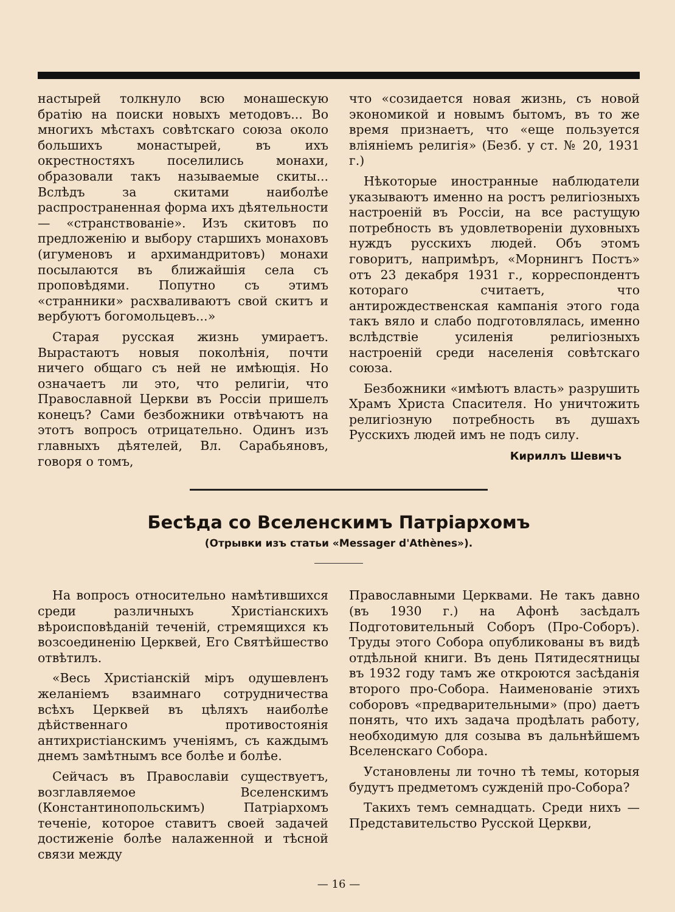настырей толкнуло всю монашескую братію на поиски новыхъ методовъ... Во многихъ мѣстахъ совѣтскаго союза около большихъ монастырей, въ ихъ окрестностяхъ поселились монахи, образовали такъ называемые скиты... Вслѣдъ за скитами наиболѣе распространенная форма ихъ дѣятельности — «странствованіе». Изъ скитовъ по предложенію и выбору старшихъ монаховъ (игуменовъ и архимандритовъ) монахи посылаются въ ближайшія села съ проповѣдями. Попутно съ этимъ «странники» расхваливаютъ свой скитъ и вербуютъ богомольцевъ...»
Старая русская жизнь умираетъ. Вырастаютъ новыя поколѣнія, почти ничего общаго съ ней не имѣющія. Но означаетъ ли это, что религіи, что Православной Церкви въ Россіи пришелъ конецъ? Сами безбожники отвѣчаютъ на этотъ вопросъ отрицательно. Одинъ изъ главныхъ дѣятелей, Вл. Сарабьяновъ, говоря о томъ,
что «созидается новая жизнь, съ новой экономикой и новымъ бытомъ, въ то же время признаетъ, что «еще пользуется вліяніемъ религія» (Безб. у ст. № 20, 1931 г.)
Нѣкоторые иностранные наблюдатели указываютъ именно на ростъ религіозныхъ настроеній въ Россіи, на все растущую потребность въ удовлетвореніи духовныхъ нуждъ русскихъ людей. Объ этомъ говоритъ, напримѣръ, «Морнингъ Постъ» отъ 23 декабря 1931 г., корреспондентъ котораго считаетъ, что антирождественская кампанія этого года такъ вяло и слабо подготовлялась, именно вслѣдствіе усиленія религіозныхъ настроеній среди населенія совѣтскаго союза.
Безбожники «имѣютъ власть» разрушить Храмъ Христа Спасителя. Но уничтожить религіозную потребность въ душахъ Русскихъ людей имъ не подъ силу.
Кириллъ Шевичъ
Бесѣда со Вселенскимъ Патріархомъ
(Отрывки изъ статьи «Messager d'Athènes»).
На вопросъ относительно намѣтившихся среди различныхъ Христіанскихъ вѣроисповѣданій теченій, стремящихся къ возсоединенію Церквей, Его Святѣйшество отвѣтилъ.
«Весь Христіанскій міръ одушевленъ желаніемъ взаимнаго сотрудничества всѣхъ Церквей въ цѣляхъ наиболѣе дѣйственнаго противостоянія антихристіанскимъ ученіямъ, съ каждымъ днемъ замѣтнымъ все болѣе и болѣе.
Сейчасъ въ Православіи существуетъ, возглавляемое Вселенскимъ (Константинопольскимъ) Патріархомъ теченіе, которое ставитъ своей задачей достиженіе болѣе налаженной и тѣсной связи между
Православными Церквами. Не такъ давно (въ 1930 г.) на Афонѣ засѣдалъ Подготовительный Соборъ (Про-Соборъ). Труды этого Собора опубликованы въ видѣ отдѣльной книги. Въ день Пятидесятницы въ 1932 году тамъ же откроются засѣданія второго про-Собора. Наименованіе этихъ соборовъ «предварительными» (про) даетъ понять, что ихъ задача продѣлать работу, необходимую для созыва въ дальнѣйшемъ Вселенскаго Собора.
Установлены ли точно тѣ темы, которыя будутъ предметомъ сужденій про-Собора?
Такихъ темъ семнадцать. Среди нихъ — Представительство Русской Церкви,
— 16 —